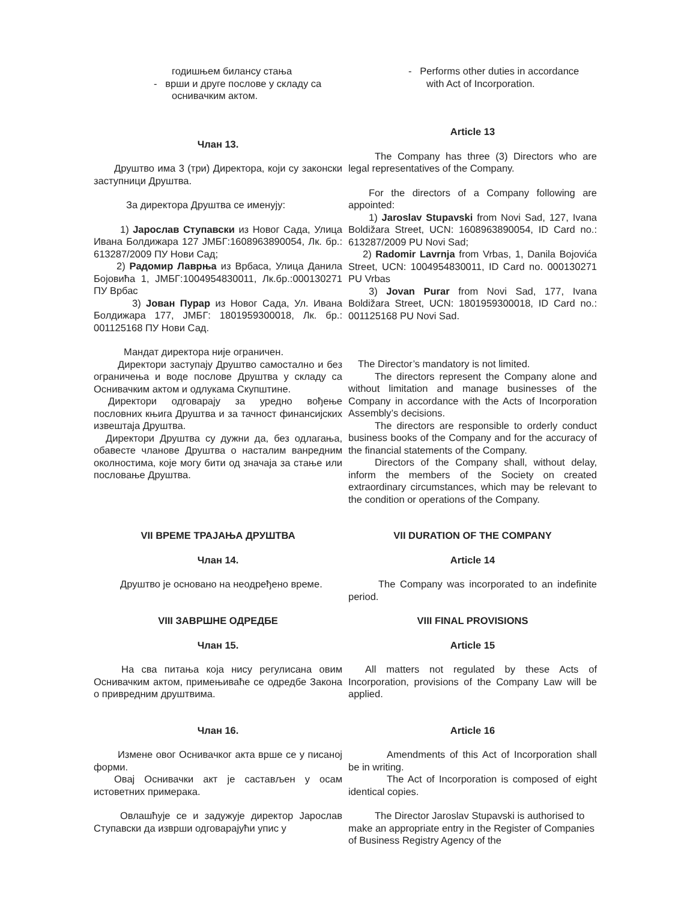годишњем билансу стања
- врши и друге послове у складу са
оснивачким актом.
Члан 13.
Друштво има 3 (три) Директора, који су законски заступници Друштва.
За директора Друштва се именују:
1) Јарослав Ступавски из Новог Сада, Улица Ивана Болдижара 127 ЈМБГ:1608963890054, Лк. бр.: 613287/2009 ПУ Нови Сад;
2) Радомир Лаврња из Врбаса, Улица Данила Бојовића 1, ЈМБГ:1004954830011, Лк.бр.:000130271 ПУ Врбас
3) Јован Пурар из Новог Сада, Ул. Ивана Болдижара 177, ЈМБГ: 1801959300018, Лк. бр.: 001125168 ПУ Нови Сад.
Мандат директора није ограничен.
Директори заступају Друштво самостално и без ограничења и воде послове Друштва у складу са Оснивачким актом и одлукама Скупштине.
Директори одговарају за уредно вођење пословних књига Друштва и за тачност финансијских извештаја Друштва.
Директори Друштва су дужни да, без одлагања, обавесте чланове Друштва о насталим ванредним околностима, које могу бити од значаја за стање или пословање Друштва.
- Performs other duties in accordance
with Act of Incorporation.
Article 13
The Company has three (3) Directors who are legal representatives of the Company.
For the directors of a Company following are appointed:
1) Jaroslav Stupavski from Novi Sad, 127, Ivana Boldižara Street, UCN: 1608963890054, ID Card no.: 613287/2009 PU Novi Sad;
2) Radomir Lavrnja from Vrbas, 1, Danila Bojovića Street, UCN: 1004954830011, ID Card no. 000130271 PU Vrbas
3) Jovan Purar from Novi Sad, 177, Ivana Boldižara Street, UCN: 1801959300018, ID Card no.: 001125168 PU Novi Sad.
The Director’s mandatory is not limited.
The directors represent the Company alone and without limitation and manage businesses of the Company in accordance with the Acts of Incorporation Assembly’s decisions.
The directors are responsible to orderly conduct business books of the Company and for the accuracy of the financial statements of the Company.
Directors of the Company shall, without delay, inform the members of the Society on created extraordinary circumstances, which may be relevant to the condition or operations of the Company.
VII ВРЕМЕ ТРАЈАЊА ДРУШТВА VII DURATION OF THE COMPANY
Члан 14. Article 14
Друштво је основано на неодређено време. The Company was incorporated to an indefinite period.
VIII ЗАВРШНЕ ОДРЕДБЕ VIII FINAL PROVISIONS
Члан 15. Article 15
На сва питања која нису регулисана овим Оснивачким актом, примењиваће се одредбе Закона о привредним друштвима.
All matters not regulated by these Acts of Incorporation, provisions of the Company Law will be applied.
Члан 16. Article 16
Измене овог Оснивачког акта врше се у писаној форми.
Овај Оснивачки акт је састављен у осам истоветних примерака.
Amendments of this Act of Incorporation shall be in writing.
The Act of Incorporation is composed of eight identical copies.
Овлашћује се и задужује директор Јарослав Ступавски да изврши одговарајући упис у
The Director Jaroslav Stupavski is authorised to make an appropriate entry in the Register of Companies of Business Registry Agency of the